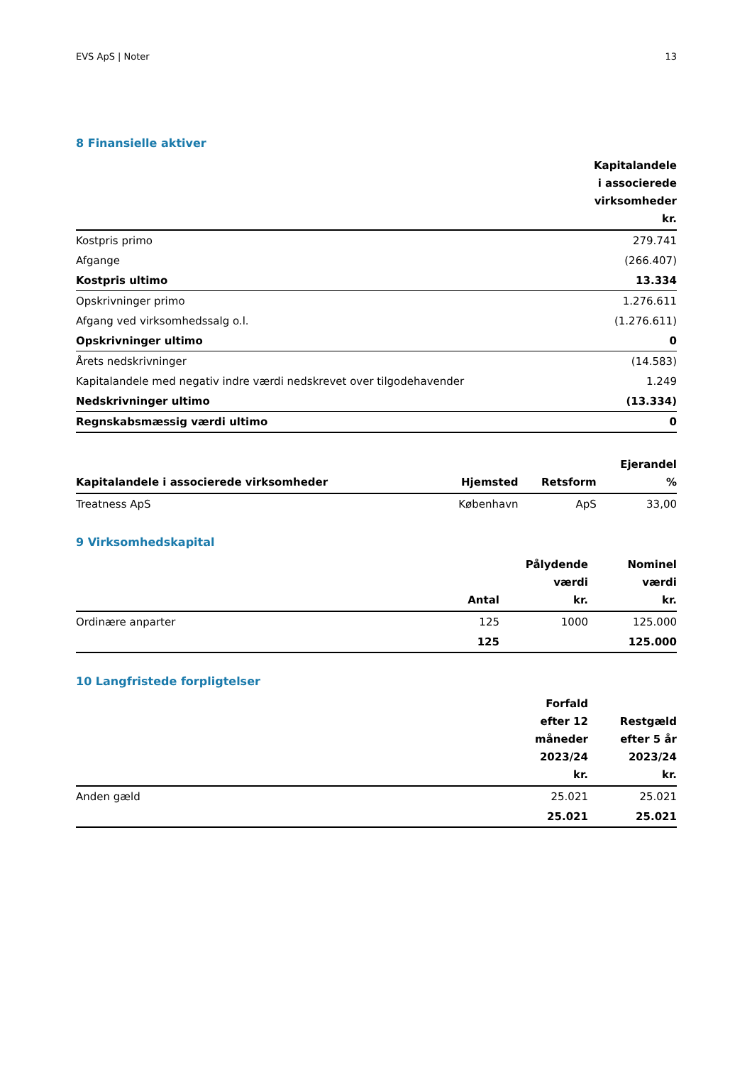EVS ApS | Noter 13
8 Finansielle aktiver
| | Kapitalandele i associerede virksomheder kr. |
| --- | --- |
| Kostpris primo | 279.741 |
| Afgange | (266.407) |
| Kostpris ultimo | 13.334 |
| Opskrivninger primo | 1.276.611 |
| Afgang ved virksomhedssalg o.l. | (1.276.611) |
| Opskrivninger ultimo | 0 |
| Årets nedskrivninger | (14.583) |
| Kapitalandele med negativ indre værdi nedskrevet over tilgodehavender | 1.249 |
| Nedskrivninger ultimo | (13.334) |
| Regnskabsmæssig værdi ultimo | 0 |
| Kapitalandele i associerede virksomheder | Hjemsted | Retsform | Ejerandel % |
| --- | --- | --- | --- |
| Treatness ApS | København | ApS | 33,00 |
9 Virksomhedskapital
| | Antal | Pålydende værdi kr. | Nominel værdi kr. |
| --- | --- | --- | --- |
| Ordinære anparter | 125 | 1000 | 125.000 |
| | 125 | | 125.000 |
10 Langfristede forpligtelser
| | Forfald efter 12 måneder 2023/24 kr. | Restgæld efter 5 år 2023/24 kr. |
| --- | --- | --- |
| Anden gæld | 25.021 | 25.021 |
| | 25.021 | 25.021 |